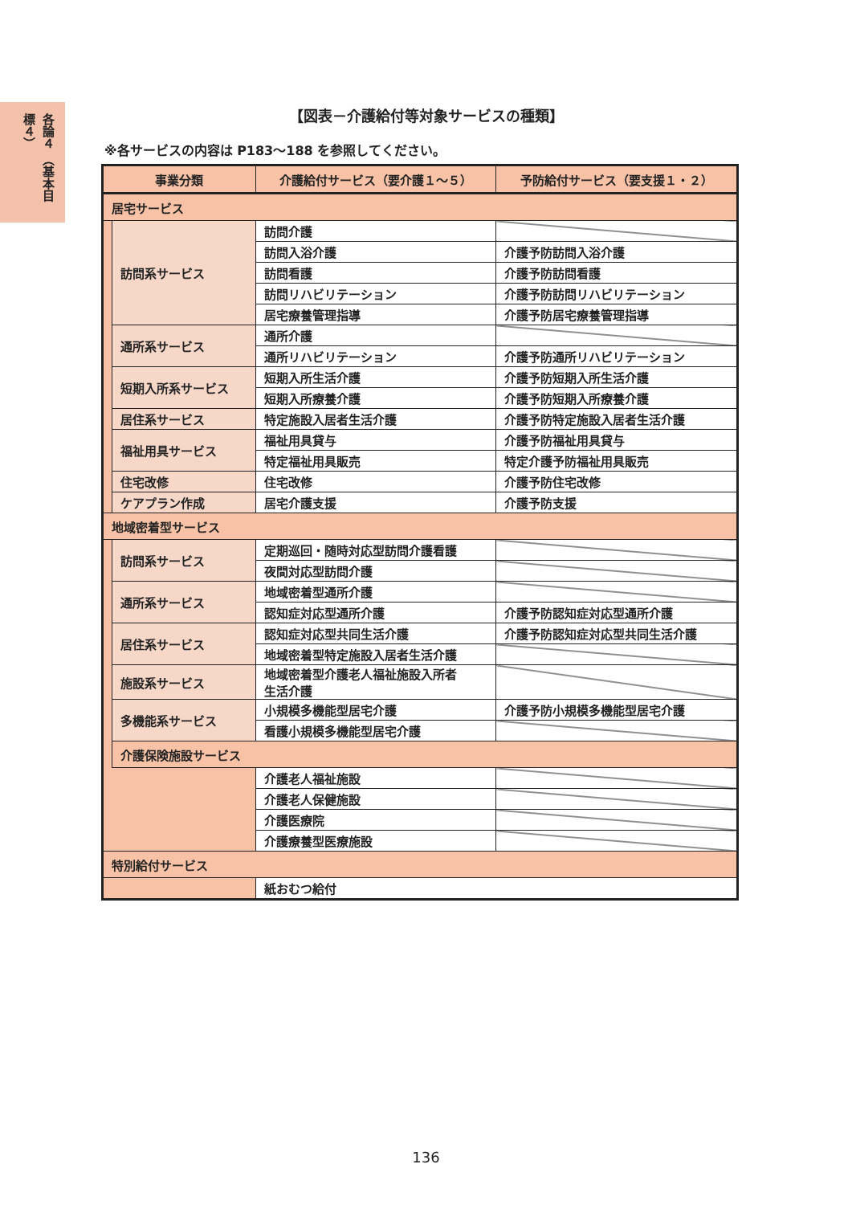各論４ （基本目標４）
【図表－介護給付等対象サービスの種類】
※各サービスの内容は P183～188 を参照してください。
| 事業分類 | | 介護給付サービス（要介護１～５） | 予防給付サービス（要支援１・２） |
| --- | --- | --- | --- |
| 居宅サービス | | | |
| | 訪問系サービス | 訪問介護 | |
| | | 訪問入浴介護 | 介護予防訪問入浴介護 |
| | | 訪問看護 | 介護予防訪問看護 |
| | | 訪問リハビリテーション | 介護予防訪問リハビリテーション |
| | | 居宅療養管理指導 | 介護予防居宅療養管理指導 |
| | 通所系サービス | 通所介護 | |
| | | 通所リハビリテーション | 介護予防通所リハビリテーション |
| | 短期入所系サービス | 短期入所生活介護 | 介護予防短期入所生活介護 |
| | | 短期入所療養介護 | 介護予防短期入所療養介護 |
| | 居住系サービス | 特定施設入居者生活介護 | 介護予防特定施設入居者生活介護 |
| | 福祉用具サービス | 福祉用具貸与 | 介護予防福祉用具貸与 |
| | | 特定福祉用具販売 | 特定介護予防福祉用具販売 |
| | 住宅改修 | 住宅改修 | 介護予防住宅改修 |
| | ケアプラン作成 | 居宅介護支援 | 介護予防支援 |
| 地域密着型サービス | | | |
| | 訪問系サービス | 定期巡回・随時対応型訪問介護看護 | |
| | | 夜間対応型訪問介護 | |
| | 通所系サービス | 地域密着型通所介護 | |
| | | 認知症対応型通所介護 | 介護予防認知症対応型通所介護 |
| | 居住系サービス | 認知症対応型共同生活介護 | 介護予防認知症対応型共同生活介護 |
| | | 地域密着型特定施設入居者生活介護 | |
| | 施設系サービス | 地域密着型介護老人福祉施設入所者 生活介護 | |
| | 多機能系サービス | 小規模多機能型居宅介護 | 介護予防小規模多機能型居宅介護 |
| | | 看護小規模多機能型居宅介護 | |
| | 介護保険施設サービス | | |
| | | 介護老人福祉施設 | |
| | | 介護老人保健施設 | |
| | | 介護医療院 | |
| | | 介護療養型医療施設 | |
| 特別給付サービス | | | |
| | | 紙おむつ給付 | |
136